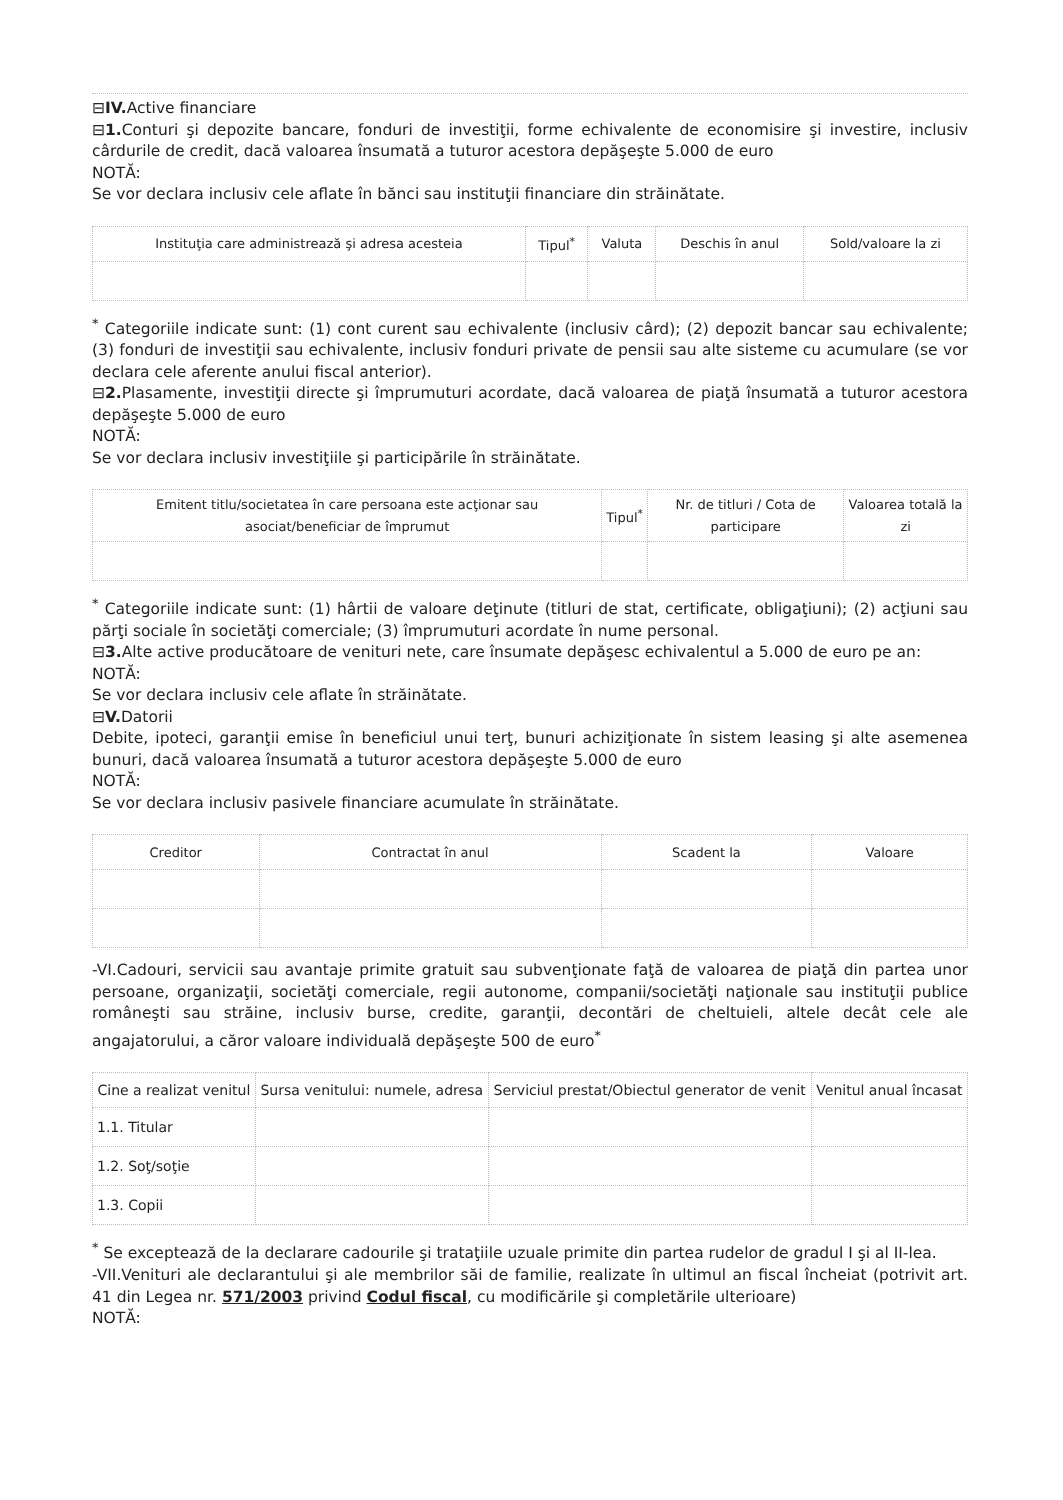⊟IV. Active financiare
⊟1. Conturi şi depozite bancare, fonduri de investiţii, forme echivalente de economisire şi investire, inclusiv cârdurile de credit, dacă valoarea însumată a tuturor acestora depăşeşte 5.000 de euro
NOTĂ:
Se vor declara inclusiv cele aflate în bănci sau instituţii financiare din străinătate.
| Instituţia care administrează şi adresa acesteia | Tipul<sup>*</sup> | Valuta | Deschis în anul | Sold/valoare la zi |
| --- | --- | --- | --- | --- |
<sup>*</sup> Categoriile indicate sunt: (1) cont curent sau echivalente (inclusiv cârd); (2) depozit bancar sau echivalente; (3) fonduri de investiţii sau echivalente, inclusiv fonduri private de pensii sau alte sisteme cu acumulare (se vor declara cele aferente anului fiscal anterior).
⊟2. Plasamente, investiţii directe şi împrumuturi acordate, dacă valoarea de piaţă însumată a tuturor acestora depăşeşte 5.000 de euro
NOTĂ:
Se vor declara inclusiv investiţiile şi participările în străinătate.
| Emitent titlu/societatea în care persoana este acţionar sau asociat/beneficiar de împrumut | Tipul<sup>*</sup> | Nr. de titluri / Cota de participare | Valoarea totală la zi |
| --- | --- | --- | --- |
<sup>*</sup> Categoriile indicate sunt: (1) hârtii de valoare deţinute (titluri de stat, certificate, obligaţiuni); (2) acţiuni sau părţi sociale în societăţi comerciale; (3) împrumuturi acordate în nume personal.
⊟3. Alte active producătoare de venituri nete, care însumate depăşesc echivalentul a 5.000 de euro pe an:
NOTĂ:
Se vor declara inclusiv cele aflate în străinătate.
⊟V. Datorii
Debite, ipoteci, garanţii emise în beneficiul unui terţ, bunuri achiziţionate în sistem leasing şi alte asemenea bunuri, dacă valoarea însumată a tuturor acestora depăşeşte 5.000 de euro
NOTĂ:
Se vor declara inclusiv pasivele financiare acumulate în străinătate.
| Creditor | Contractat în anul | Scadent la | Valoare |
| --- | --- | --- | --- |
-VI.Cadouri, servicii sau avantaje primite gratuit sau subvenţionate faţă de valoarea de piaţă din partea unor persoane, organizaţii, societăţi comerciale, regii autonome, companii/societăţi naţionale sau instituţii publice româneşti sau străine, inclusiv burse, credite, garanţii, decontări de cheltuieli, altele decât cele ale angajatorului, a căror valoare individuală depăşeşte 500 de euro<sup>*</sup>
| Cine a realizat venitul | Sursa venitului: numele, adresa | Serviciul prestat/Obiectul generator de venit | Venitul anual încasat |
| --- | --- | --- | --- |
| 1.1. Titular | | | |
| 1.2. Soţ/soţie | | | |
| 1.3. Copii | | | |
<sup>*</sup> Se exceptează de la declarare cadourile şi trataţiile uzuale primite din partea rudelor de gradul I şi al II-lea.
-VII.Venituri ale declarantului şi ale membrilor săi de familie, realizate în ultimul an fiscal încheiat (potrivit art. 41 din Legea nr. 571/2003 privind Codul fiscal, cu modificările şi completările ulterioare)
NOTĂ: